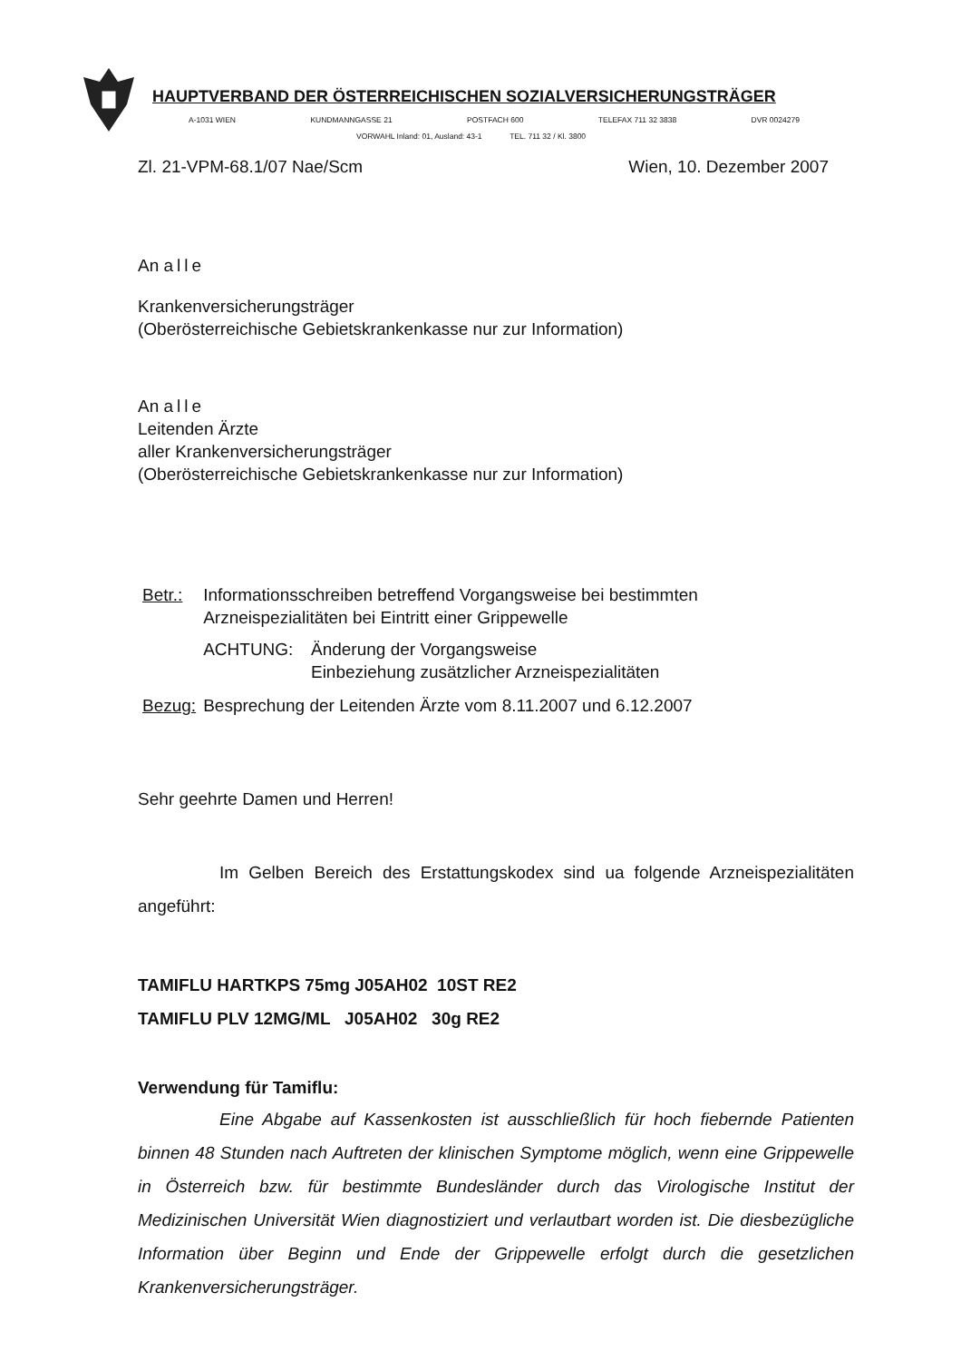HAUPTVERBAND DER ÖSTERREICHISCHEN SOZIALVERSICHERUNGSTRÄGER
A-1031 WIEN KUNDMANNGASSE 21 POSTFACH 600 TELEFAX 711 32 3838 DVR 0024279
VORWAHL Inland: 01, Ausland: 43-1 TEL. 711 32 / Kl. 3800
Zl. 21-VPM-68.1/07 Nae/Scm Wien, 10. Dezember 2007
An alle
Krankenversicherungsträger
(Oberösterreichische Gebietskrankenkasse nur zur Information)
An alle
Leitenden Ärzte
aller Krankenversicherungsträger
(Oberösterreichische Gebietskrankenkasse nur zur Information)
| Betr.: | Informationsschreiben betreffend Vorgangsweise bei bestimmten Arzneispezialitäten bei Eintritt einer Grippewelle | |
| | ACHTUNG: | Änderung der Vorgangsweise Einbeziehung zusätzlicher Arzneispezialitäten |
| Bezug: | Besprechung der Leitenden Ärzte vom 8.11.2007 und 6.12.2007 | |
Sehr geehrte Damen und Herren!
Im Gelben Bereich des Erstattungskodex sind ua folgende Arzneispezialitäten angeführt:
TAMIFLU HARTKPS 75mg J05AH02 10ST RE2
TAMIFLU PLV 12MG/ML J05AH02 30g RE2
Verwendung für Tamiflu:
Eine Abgabe auf Kassenkosten ist ausschließlich für hoch fiebernde Patienten binnen 48 Stunden nach Auftreten der klinischen Symptome möglich, wenn eine Grippewelle in Österreich bzw. für bestimmte Bundesländer durch das Virologische Institut der Medizinischen Universität Wien diagnostiziert und verlautbart worden ist. Die diesbezügliche Information über Beginn und Ende der Grippewelle erfolgt durch die gesetzlichen Krankenversicherungsträger.